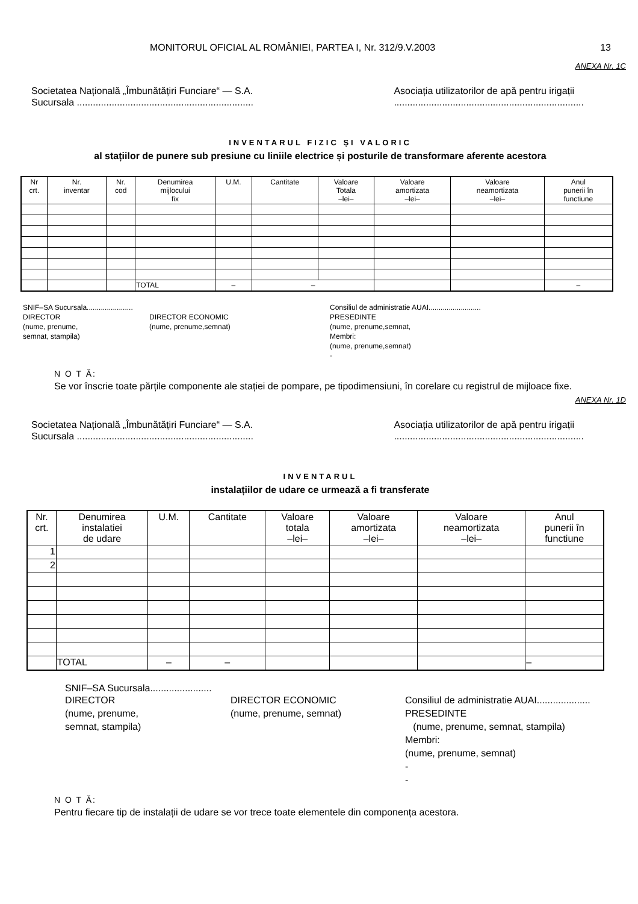MONITORUL OFICIAL AL ROMÂNIEI, PARTEA I, Nr. 312/9.V.2003 13
ANEXA Nr. 1C
Societatea Națională „Îmbunătățiri Funciare“ — S.A.
Sucursala ..................................................................
Asociația utilizatorilor de apă pentru irigații
.......................................................................
INVENTARUL FIZIC ȘI VALORIC
al stațiilor de punere sub presiune cu liniile electrice și posturile de transformare aferente acestora
| Nr crt. | Nr. inventar | Nr. cod | Denumirea mijlocului fix | U.M. | Cantitate | Valoare Totala –lei– | Valoare amortizata –lei– | Valoare neamortizata –lei– | Anul punerii în functiune |
| --- | --- | --- | --- | --- | --- | --- | --- | --- | --- |
| | | | TOTAL | – | – | | | | – |
SNIF–SA Sucursala.......................
DIRECTOR
(nume, prenume,
semnat, stampila)
DIRECTOR ECONOMIC
(nume, prenume,semnat)
Consiliul de administratie AUAI..........................
PRESEDINTE
(nume, prenume,semnat,
Membri:
(nume, prenume,semnat)
-
N O T Ă:
Se vor înscrie toate părțile componente ale stației de pompare, pe tipodimensiuni, în corelare cu registrul de mijloace fixe.
ANEXA Nr. 1D
Societatea Națională „Îmbunătățiri Funciare“ — S.A.
Sucursala ..................................................................
Asociația utilizatorilor de apă pentru irigații
.......................................................................
INVENTARUL
instalațiilor de udare ce urmează a fi transferate
| Nr. crt. | Denumirea instalatiei de udare | U.M. | Cantitate | Valoare totala –lei– | Valoare amortizata –lei– | Valoare neamortizata –lei– | Anul punerii în functiune |
| --- | --- | --- | --- | --- | --- | --- | --- |
| 1 | | | | | | | |
| 2 | | | | | | | |
| | TOTAL | – | – | | | | – |
SNIF–SA Sucursala.......................
DIRECTOR
(nume, prenume,
semnat, stampila)
DIRECTOR ECONOMIC
(nume, prenume, semnat)
Consiliul de administratie AUAI....................
PRESEDINTE
(nume, prenume, semnat, stampila)
Membri:
(nume, prenume, semnat)
-
-
N O T Ă:
Pentru fiecare tip de instalații de udare se vor trece toate elementele din componența acestora.